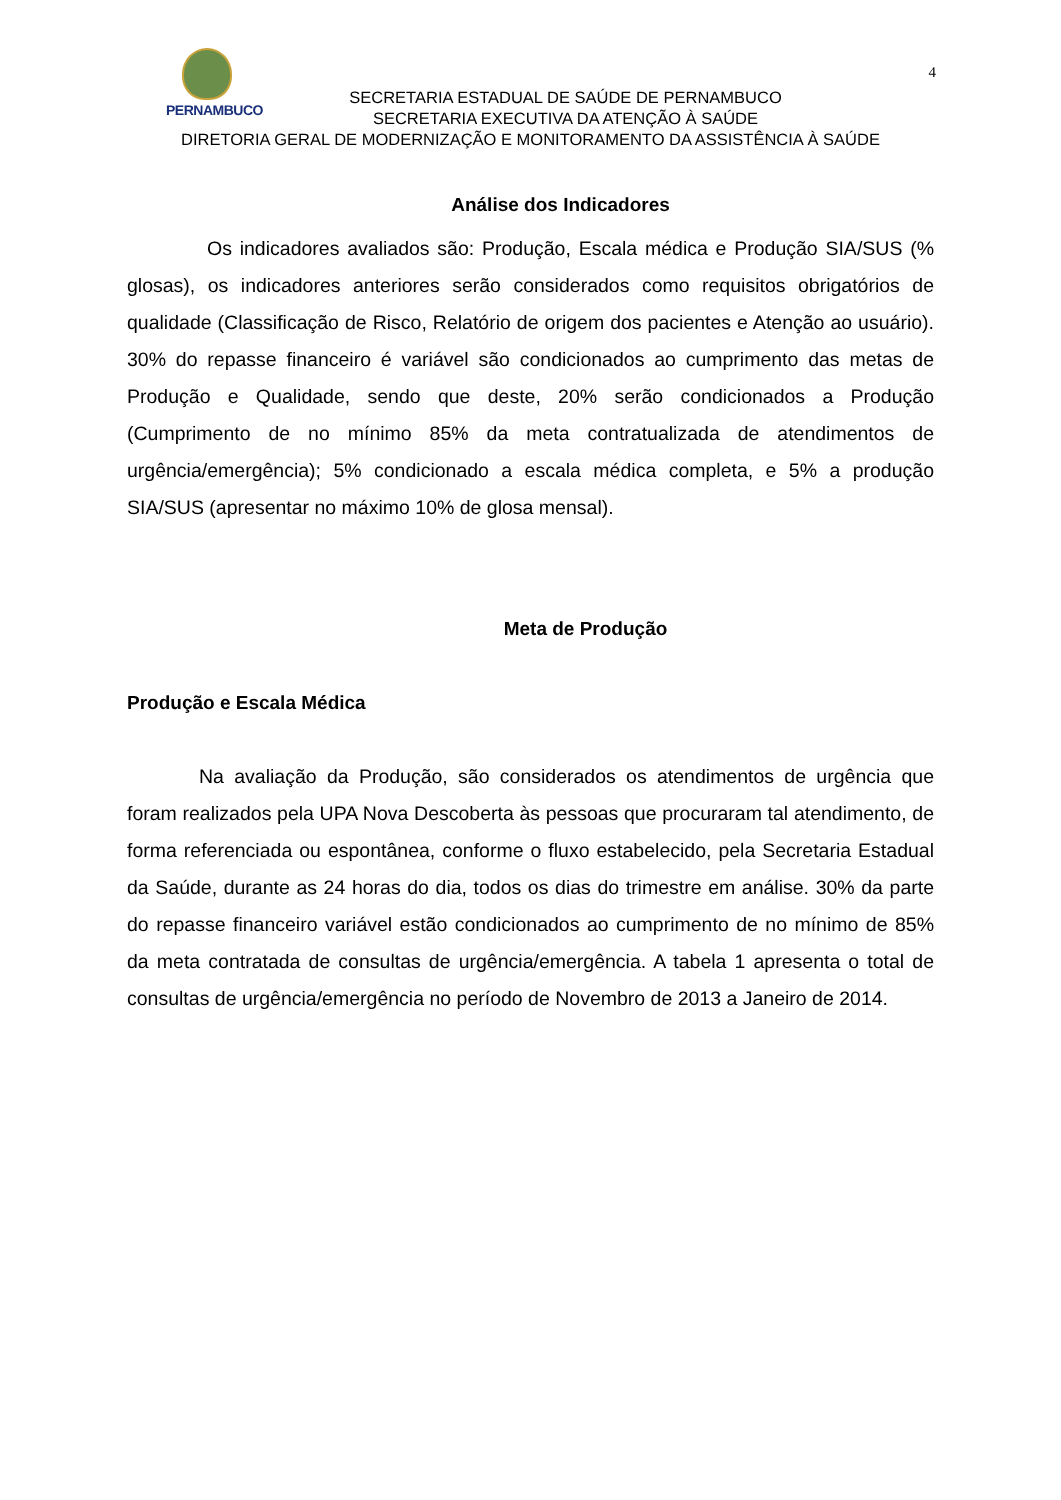4
PERNAMBUCO
SECRETARIA ESTADUAL DE SAÚDE DE PERNAMBUCO
SECRETARIA EXECUTIVA DA ATENÇÃO À SAÚDE
DIRETORIA GERAL DE MODERNIZAÇÃO E MONITORAMENTO DA ASSISTÊNCIA À SAÚDE
Análise dos Indicadores
Os indicadores avaliados são: Produção, Escala médica e Produção SIA/SUS (% glosas), os indicadores anteriores serão considerados como requisitos obrigatórios de qualidade (Classificação de Risco, Relatório de origem dos pacientes e Atenção ao usuário). 30% do repasse financeiro é variável são condicionados ao cumprimento das metas de Produção e Qualidade, sendo que deste, 20% serão condicionados a Produção (Cumprimento de no mínimo 85% da meta contratualizada de atendimentos de urgência/emergência); 5% condicionado a escala médica completa, e 5% a produção SIA/SUS (apresentar no máximo 10% de glosa mensal).
Meta de Produção
Produção e Escala Médica
Na avaliação da Produção, são considerados os atendimentos de urgência que foram realizados pela UPA Nova Descoberta às pessoas que procuraram tal atendimento, de forma referenciada ou espontânea, conforme o fluxo estabelecido, pela Secretaria Estadual da Saúde, durante as 24 horas do dia, todos os dias do trimestre em análise. 30% da parte do repasse financeiro variável estão condicionados ao cumprimento de no mínimo de 85% da meta contratada de consultas de urgência/emergência. A tabela 1 apresenta o total de consultas de urgência/emergência no período de Novembro de 2013 a Janeiro de 2014.